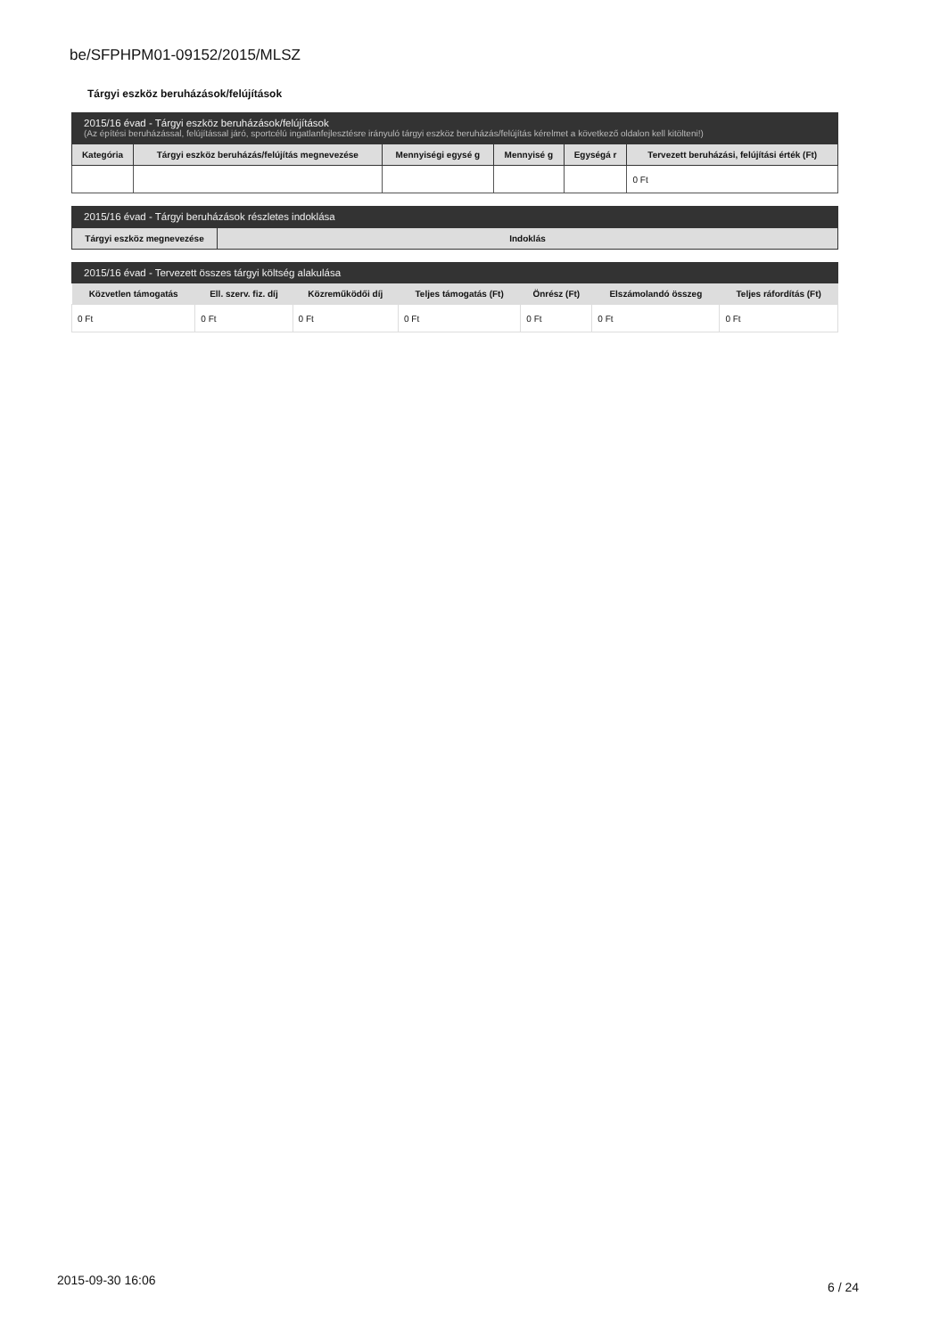be/SFPHPM01-09152/2015/MLSZ
Tárgyi eszköz beruházások/felújítások
2015/16 évad - Tárgyi eszköz beruházások/felújítások
(Az építési beruházással, felújítással járó, sportcélú ingatlanfejlesztésre irányuló tárgyi eszköz beruházás/felújítás kérelmet a következő oldalon kell kitölteni!)
| Kategória | Tárgyi eszköz beruházás/felújítás megnevezése | Mennyiségi egysé g | Mennyisé g | Egységá r | Tervezett beruházási, felújítási érték (Ft) |
| --- | --- | --- | --- | --- | --- |
| | | | | | 0 Ft |
2015/16 évad - Tárgyi beruházások részletes indoklása
| Tárgyi eszköz megnevezése | Indoklás |
| --- | --- |
2015/16 évad - Tervezett összes tárgyi költség alakulása
| Közvetlen támogatás | Ell. szerv. fiz. díj | Közreműködői díj | Teljes támogatás (Ft) | Önrész (Ft) | Elszámolandó összeg | Teljes ráfordítás (Ft) |
| --- | --- | --- | --- | --- | --- | --- |
| 0 Ft | 0 Ft | 0 Ft | 0 Ft | 0 Ft | 0 Ft | 0 Ft |
2015-09-30 16:06 6 / 24